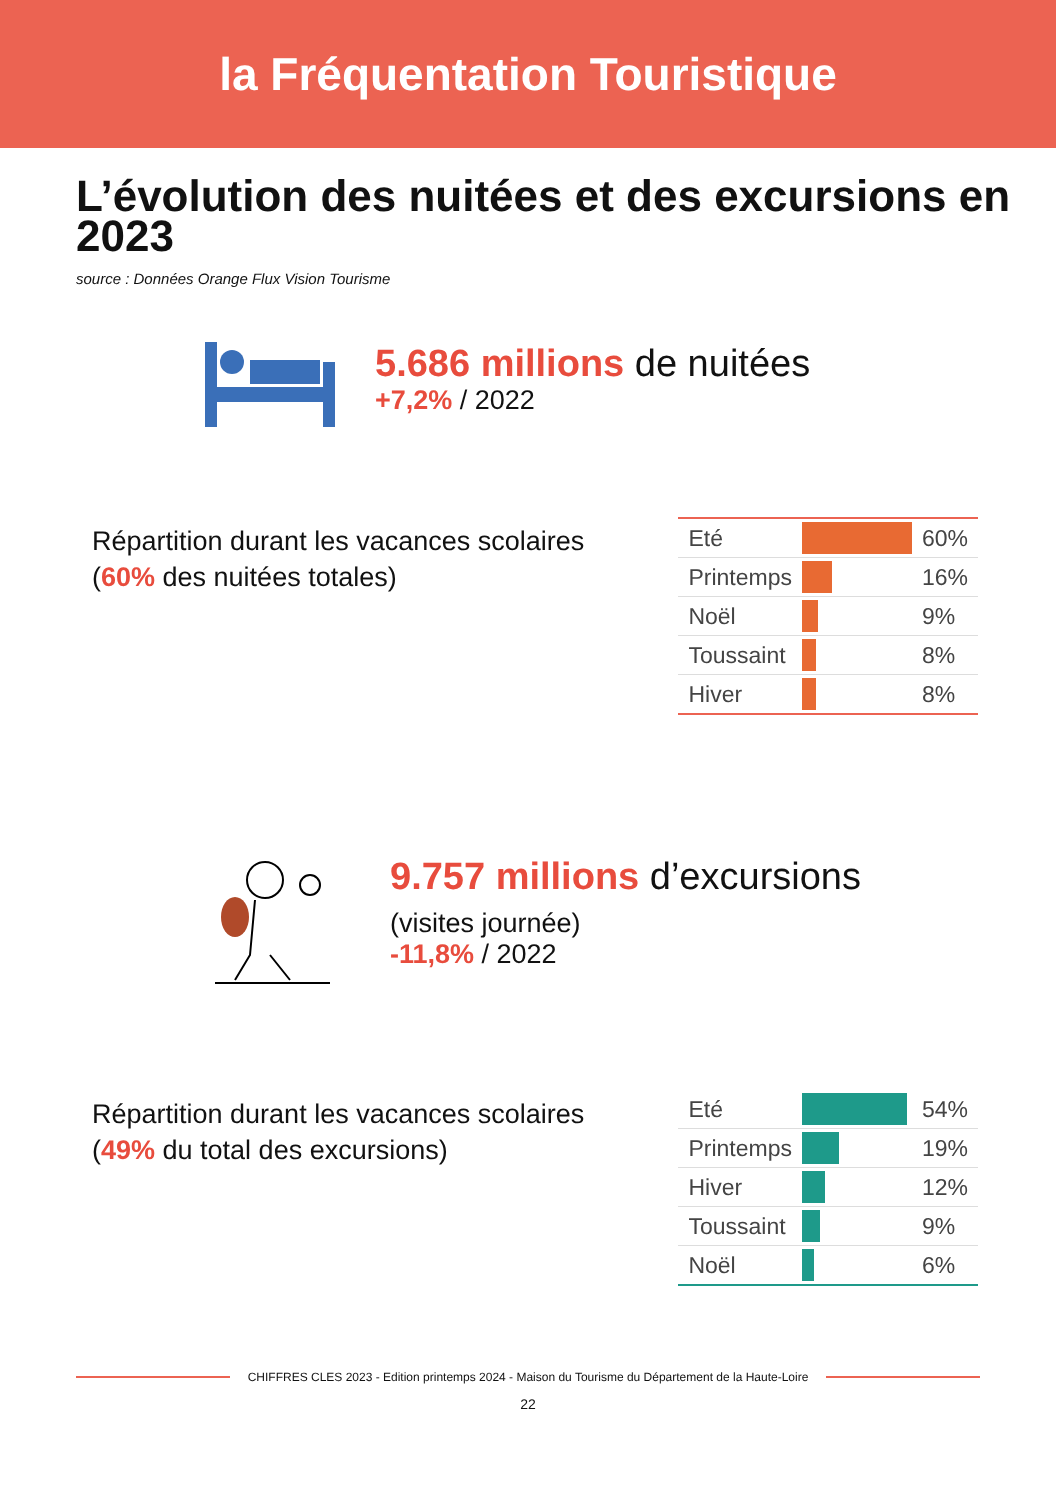la Fréquentation Touristique
L’évolution des nuitées et des excursions en 2023
source : Données Orange Flux Vision Tourisme
5.686 millions de nuitées
+7,2% / 2022
Répartition durant les vacances scolaires
(60% des nuitées totales)
| Eté | | 60% |
| Printemps | | 16% |
| Noël | | 9% |
| Toussaint | | 8% |
| Hiver | | 8% |
9.757 millions d’excursions
(visites journée)
-11,8% / 2022
Répartition durant les vacances scolaires
(49% du total des excursions)
| Eté | | 54% |
| Printemps | | 19% |
| Hiver | | 12% |
| Toussaint | | 9% |
| Noël | | 6% |
CHIFFRES CLES 2023 - Edition printemps 2024 - Maison du Tourisme du Département de la Haute-Loire
22